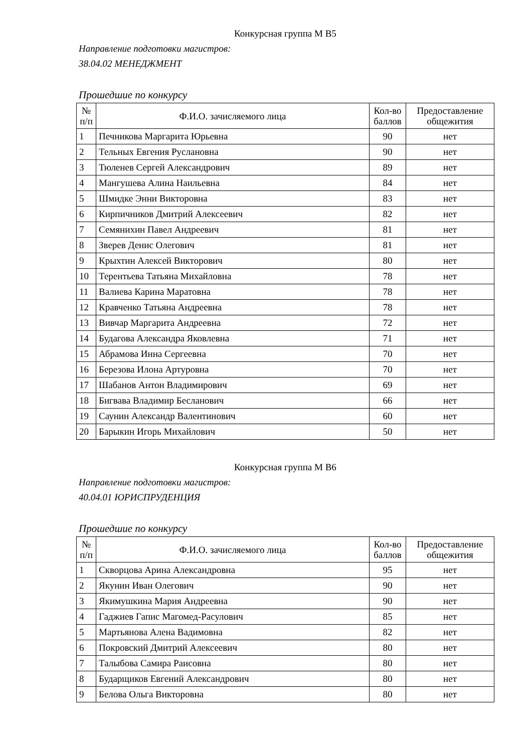Конкурсная группа М В5
Направление подготовки магистров:
38.04.02 МЕНЕДЖМЕНТ
Прошедшие по конкурсу
| № п/п | Ф.И.О. зачисляемого лица | Кол-во баллов | Предоставление общежития |
| --- | --- | --- | --- |
| 1 | Печникова Маргарита Юрьевна | 90 | нет |
| 2 | Тельных Евгения Руслановна | 90 | нет |
| 3 | Тюленев Сергей Александрович | 89 | нет |
| 4 | Мангушева Алина Наильевна | 84 | нет |
| 5 | Шмидке Энни Викторовна | 83 | нет |
| 6 | Кирпичников Дмитрий Алексеевич | 82 | нет |
| 7 | Семянихин Павел Андреевич | 81 | нет |
| 8 | Зверев Денис Олегович | 81 | нет |
| 9 | Крыхтин Алексей Викторович | 80 | нет |
| 10 | Терентьева Татьяна Михайловна | 78 | нет |
| 11 | Валиева Карина Маратовна | 78 | нет |
| 12 | Кравченко Татьяна Андреевна | 78 | нет |
| 13 | Вивчар Маргарита Андреевна | 72 | нет |
| 14 | Будагова Александра Яковлевна | 71 | нет |
| 15 | Абрамова Инна Сергеевна | 70 | нет |
| 16 | Березова Илона Артуровна | 70 | нет |
| 17 | Шабанов Антон Владимирович | 69 | нет |
| 18 | Бигвава Владимир Бесланович | 66 | нет |
| 19 | Саунин Александр Валентинович | 60 | нет |
| 20 | Барыкин Игорь Михайлович | 50 | нет |
Конкурсная группа М В6
Направление подготовки магистров:
40.04.01 ЮРИСПРУДЕНЦИЯ
Прошедшие по конкурсу
| № п/п | Ф.И.О. зачисляемого лица | Кол-во баллов | Предоставление общежития |
| --- | --- | --- | --- |
| 1 | Скворцова Арина Александровна | 95 | нет |
| 2 | Якунин Иван Олегович | 90 | нет |
| 3 | Якимушкина Мария Андреевна | 90 | нет |
| 4 | Гаджиев Гапис Магомед-Расулович | 85 | нет |
| 5 | Мартьянова Алена Вадимовна | 82 | нет |
| 6 | Покровский Дмитрий Алексеевич | 80 | нет |
| 7 | Талыбова Самира Раисовна | 80 | нет |
| 8 | Бударщиков Евгений Александрович | 80 | нет |
| 9 | Белова Ольга Викторовна | 80 | нет |